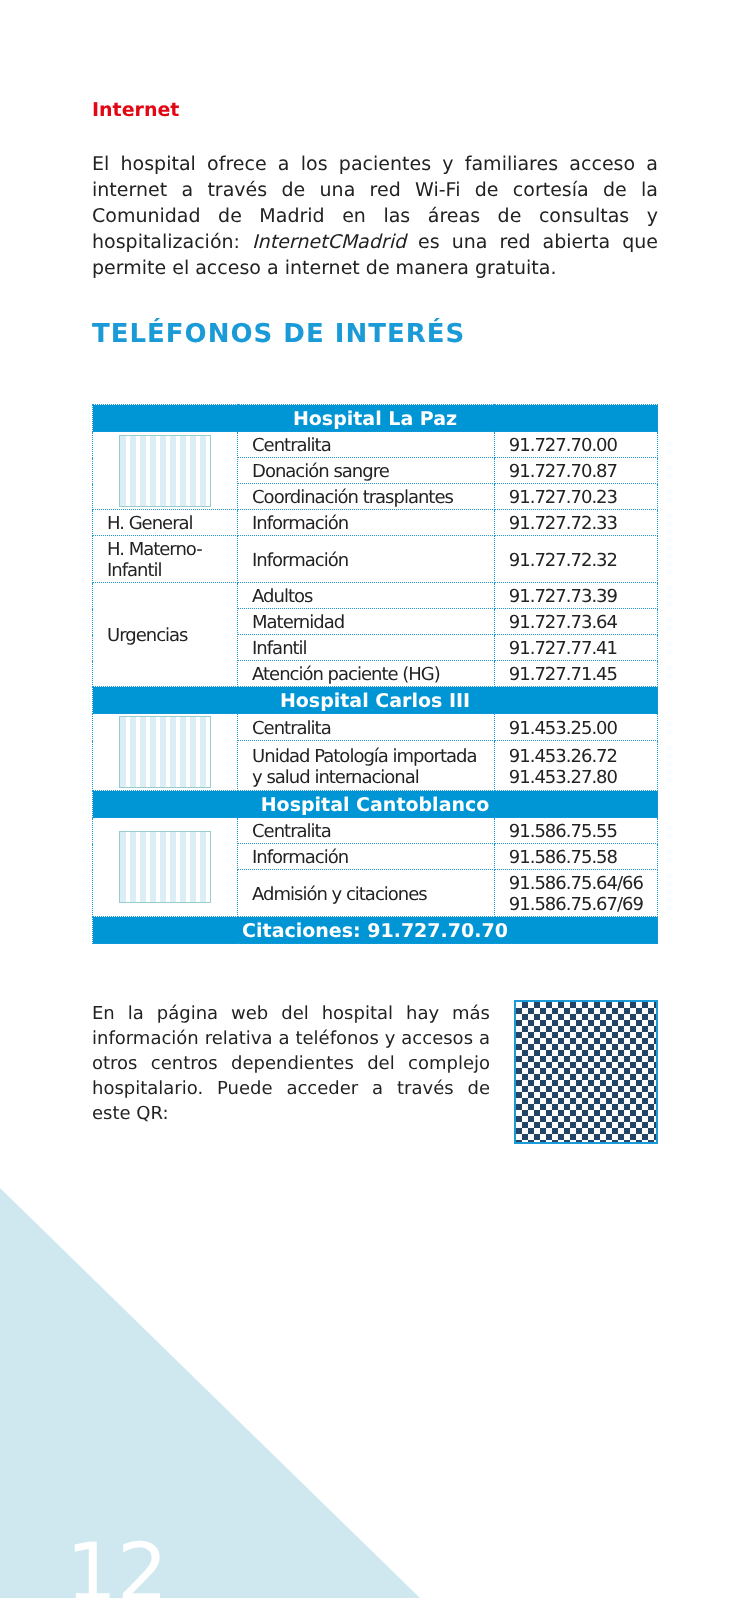Internet
El hospital ofrece a los pacientes y familiares acceso a internet a través de una red Wi-Fi de cortesía de la Comunidad de Madrid en las áreas de consultas y hospitalización: InternetCMadrid es una red abierta que permite el acceso a internet de manera gratuita.
TELÉFONOS DE INTERÉS
| Hospital La Paz | | |
| --- | --- | --- |
| | Centralita | 91.727.70.00 |
| | Donación sangre | 91.727.70.87 |
| | Coordinación trasplantes | 91.727.70.23 |
| H. General | Información | 91.727.72.33 |
| H. Materno-Infantil | Información | 91.727.72.32 |
| Urgencias | Adultos | 91.727.73.39 |
| | Maternidad | 91.727.73.64 |
| | Infantil | 91.727.77.41 |
| | Atención paciente (HG) | 91.727.71.45 |
| Hospital Carlos III | | |
| | Centralita | 91.453.25.00 |
| | Unidad Patología importada y salud internacional | 91.453.26.72 91.453.27.80 |
| Hospital Cantoblanco | | |
| | Centralita | 91.586.75.55 |
| | Información | 91.586.75.58 |
| | Admisión y citaciones | 91.586.75.64/66 91.586.75.67/69 |
| Citaciones: 91.727.70.70 | | |
En la página web del hospital hay más información relativa a teléfonos y accesos a otros centros dependientes del complejo hospitalario. Puede acceder a través de este QR:
12